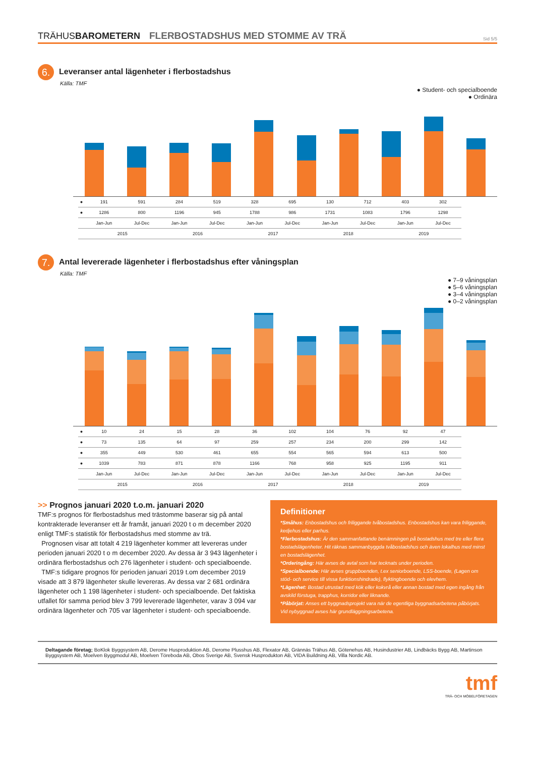TRÄHUSBAROMETERN FLERBOSTADSHUS MED STOMME AV TRÄ Sid 5/5
6.
Leveranser antal lägenheter i flerbostadshus
Källa: TMF
● Student- och specialboende
● Ordinära
| ● | 191 | 591 | 284 | 519 | 328 | 695 | 130 | 712 | 403 | 302 |
| ● | 1286 | 800 | 1196 | 945 | 1788 | 986 | 1731 | 1083 | 1796 | 1298 |
| | Jan-Jun | Jul-Dec | Jan-Jun | Jul-Dec | Jan-Jun | Jul-Dec | Jan-Jun | Jul-Dec | Jan-Jun | Jul-Dec |
| | 2015 | | 2016 | | 2017 | | 2018 | | 2019 | |
7.
Antal levererade lägenheter i flerbostadshus efter våningsplan
Källa: TMF
● 7–9 våningsplan
● 5–6 våningsplan
● 3–4 våningsplan
● 0–2 våningsplan
| ● | 10 | 24 | 15 | 28 | 36 | 102 | 104 | 76 | 92 | 47 |
| ● | 73 | 135 | 64 | 97 | 259 | 257 | 234 | 200 | 299 | 142 |
| ● | 355 | 449 | 530 | 461 | 655 | 554 | 565 | 594 | 613 | 500 |
| ● | 1039 | 783 | 871 | 878 | 1166 | 768 | 958 | 925 | 1195 | 911 |
| | Jan-Jun | Jul-Dec | Jan-Jun | Jul-Dec | Jan-Jun | Jul-Dec | Jan-Jun | Jul-Dec | Jan-Jun | Jul-Dec |
| | 2015 | | 2016 | | 2017 | | 2018 | | 2019 | |
>> Prognos januari 2020 t.o.m. januari 2020
TMF:s prognos för flerbostadshus med trästomme baserar sig på antal kontrakterade leveranser ett år framåt, januari 2020 t o m december 2020 enligt TMF:s statistik för flerbostadshus med stomme av trä.
Prognosen visar att totalt 4 219 lägenheter kommer att levereras under perioden januari 2020 t o m december 2020. Av dessa är 3 943 lägenheter i ordinära flerbostadshus och 276 lägenheter i student- och specialboende.
TMF:s tidigare prognos för perioden januari 2019 t.om december 2019 visade att 3 879 lägenheter skulle levereras. Av dessa var 2 681 ordinära lägenheter och 1 198 lägenheter i student- och specialboende. Det faktiska utfallet för samma period blev 3 799 levererade lägenheter, varav 3 094 var ordinära lägenheter och 705 var lägenheter i student- och specialboende.
Definitioner
*Småhus: Enbostadshus och friliggande tvåbostadshus. Enbostadshus kan vara friliggande, kedjehus eller parhus.
*Flerbostadshus: Är den sammanfattande benämningen på bostadshus med tre eller flera bostadslägenheter. Hit räknas sammanbyggda tvåbostadshus och även lokalhus med minst en bostadslägenhet.
*Orderingång: Här avses de avtal som har tecknats under perioden.
*Specialboende: Här avses gruppboenden, t.ex seniorboende, LSS-boende, (Lagen om stöd- och service till vissa funktionshindrade), flyktingboende och elevhem.
*Lägenhet: Bostad utrustad med kök eller kokvrå eller annan bostad med egen ingång från avskild förstuga, trapphus, korridor eller liknande.
*Påbörjat: Anses ett byggnadsprojekt vara när de egentliga byggnadsarbetena påbörjats. Vid nybyggnad avses här grundläggningsarbetena.
Deltagande företag; BoKlok Byggsystem AB, Derome Husproduktion AB, Derome Plusshus AB, Flexator AB, Grännäs Trähus AB, Götenehus AB, Husindustrier AB, Lindbäcks Bygg AB, Martinson Byggsystem AB, Moelven Byggmodul AB, Moelven Töreboda AB, Obos Sverige AB, Svensk Husprodukton AB, VIDA Buildning AB, Villa Nordic AB.
tmf
TRÄ- OCH MÖBELFÖRETAGEN